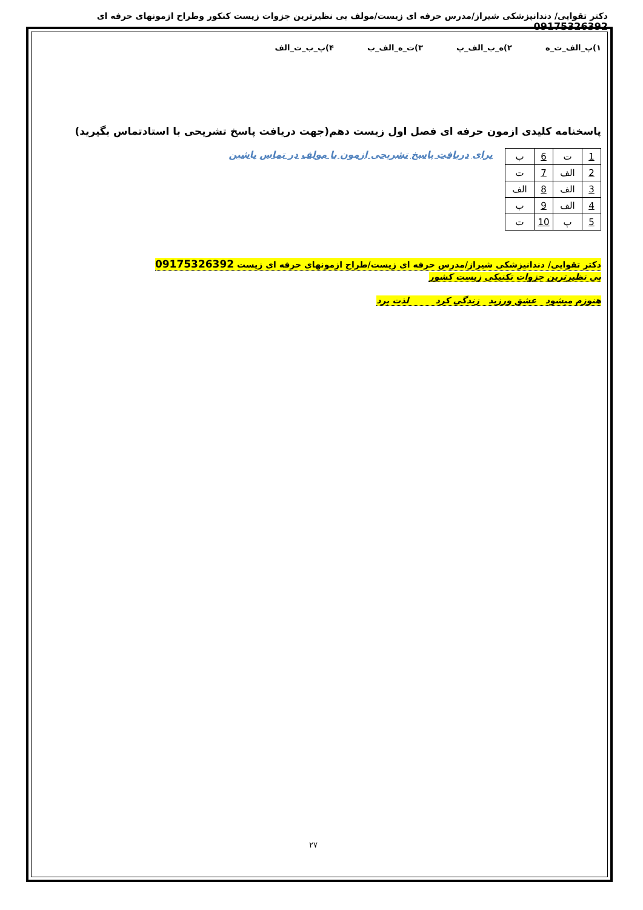دکتر تقوایی/ دندانپزشکی شیراز/مدرس حرفه ای زیست/مولف بی نظیرترین جزوات زیست کنکور وطراح ازمونهای حرفه ای 09175326392
۱)پ_الف_ت_ه ۲)ه_ب_الف_پ ۳)ت_ه_الف_ب ۴)پ_ب_ت_الف
پاسخنامه کلیدی ازمون حرفه ای فصل اول زیست دهم(جهت دریافت پاسخ تشریحی با استادتماس بگیرید)
| 1 | ت | 6 | ب |
| 2 | الف | 7 | ت |
| 3 | الف | 8 | الف |
| 4 | الف | 9 | ب |
| 5 | پ | 10 | ت |
برای دریافت پاسخ تشریحی ازمون با مولف در تماس باشین
دکتر تقوایی/ دندانیزشکی شیراز/مدرس حرفه ای زیست/طراح ازمونهای حرفه ای زیست 09175326392
بی نظیرترین جزوات تکنیکی زیست کشور
هنوزم میشود عشق ورزید زندگی کرد لذت برد
۲۷